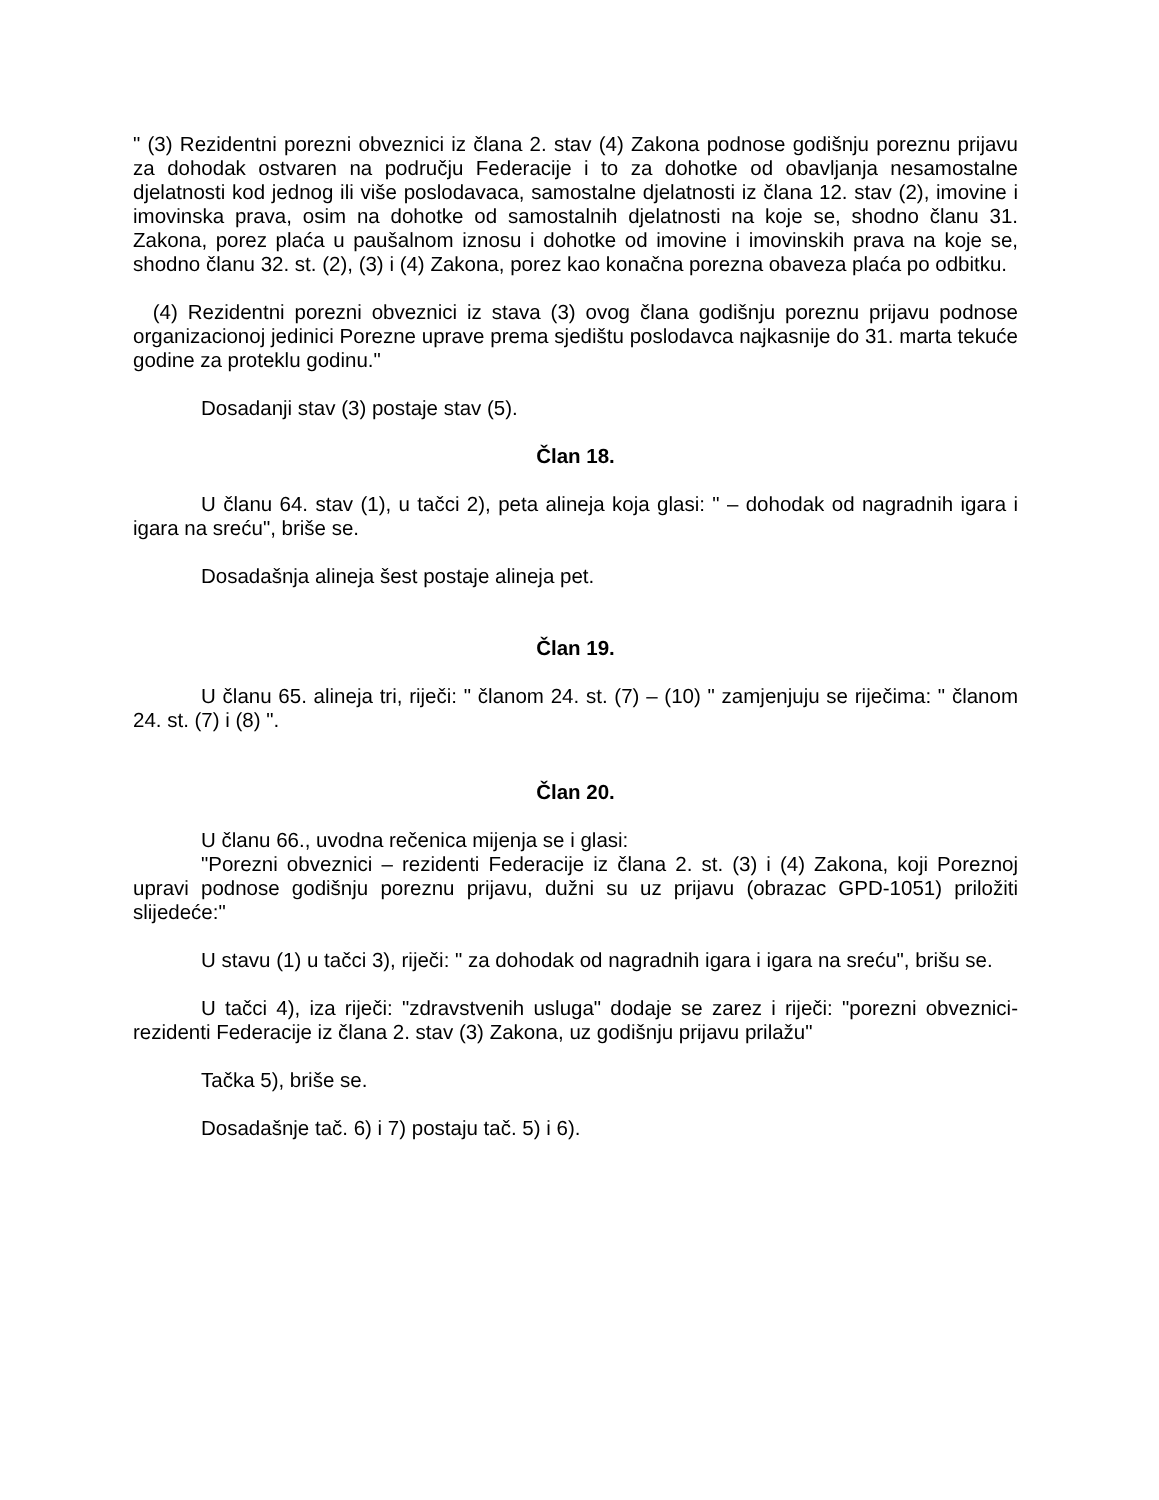" (3) Rezidentni porezni obveznici iz člana 2. stav (4) Zakona podnose godišnju poreznu prijavu za dohodak ostvaren na području Federacije i to za dohotke od obavljanja nesamostalne djelatnosti kod jednog ili više poslodavaca, samostalne djelatnosti iz člana 12. stav (2), imovine i imovinska prava, osim na dohotke od samostalnih djelatnosti na koje se, shodno članu 31. Zakona, porez plaća u paušalnom iznosu i dohotke od imovine i imovinskih prava na koje se, shodno članu 32. st. (2), (3) i (4) Zakona, porez kao konačna porezna obaveza plaća po odbitku.
(4) Rezidentni porezni obveznici iz stava (3) ovog člana godišnju poreznu prijavu podnose organizacionoj jedinici Porezne uprave prema sjedištu poslodavca najkasnije do 31. marta tekuće godine za proteklu godinu."
Dosadanji stav (3) postaje stav (5).
Član 18.
U članu 64. stav (1), u tačci 2), peta alineja koja glasi: " – dohodak od nagradnih igara i igara na sreću", briše se.
Dosadašnja alineja šest postaje alineja pet.
Član 19.
U članu 65. alineja tri, riječi: " članom 24. st. (7) – (10) " zamjenjuju se riječima: " članom 24. st. (7) i (8) ".
Član 20.
U članu 66., uvodna rečenica mijenja se i glasi:
"Porezni obveznici – rezidenti Federacije iz člana 2. st. (3) i (4) Zakona, koji Poreznoj upravi podnose godišnju poreznu prijavu, dužni su uz prijavu (obrazac GPD-1051) priložiti slijedeće:"
U stavu (1) u tačci 3), riječi: " za dohodak od nagradnih igara i igara na sreću", brišu se.
U tačci 4), iza riječi: "zdravstvenih usluga" dodaje se zarez i riječi: "porezni obveznici-rezidenti Federacije iz člana 2. stav (3) Zakona, uz godišnju prijavu prilažu"
Tačka 5), briše se.
Dosadašnje tač. 6) i 7) postaju tač. 5) i 6).